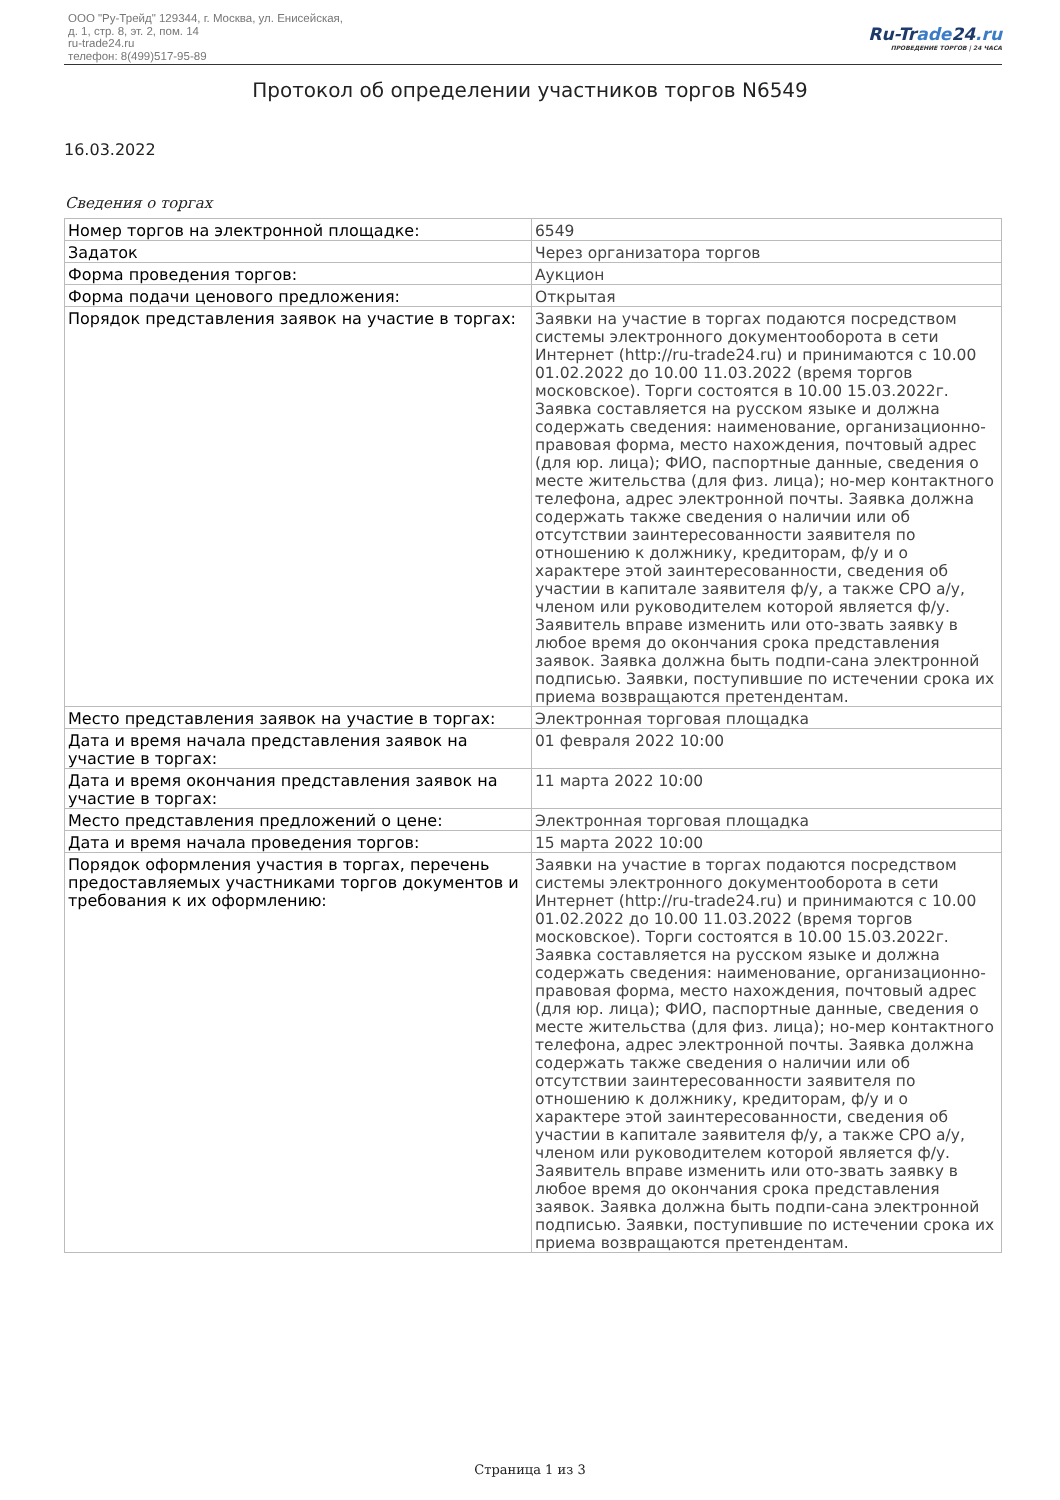ООО "Ру-Трейд" 129344, г. Москва, ул. Енисейская,
д. 1, стр. 8, эт. 2, пом. 14
ru-trade24.ru
телефон: 8(499)517-95-89
Ru-Trade24.ru
ПРОВЕДЕНИЕ ТОРГОВ | 24 ЧАСА
Протокол об определении участников торгов N6549
16.03.2022
Сведения о торгах
| Номер торгов на электронной площадке: | 6549 |
| Задаток | Через организатора торгов |
| Форма проведения торгов: | Аукцион |
| Форма подачи ценового предложения: | Открытая |
| Порядок представления заявок на участие в торгах: | Заявки на участие в торгах подаются посредством системы электронного документооборота в сети Интернет (http://ru-trade24.ru) и принимаются с 10.00 01.02.2022 до 10.00 11.03.2022 (время торгов московское). Торги состоятся в 10.00 15.03.2022г. Заявка составляется на русском языке и должна содержать сведения: наименование, организационно-правовая форма, место нахождения, почтовый адрес (для юр. лица); ФИО, паспортные данные, сведения о месте жительства (для физ. лица); но-мер контактного телефона, адрес электронной почты. Заявка должна содержать также сведения о наличии или об отсутствии заинтересованности заявителя по отношению к должнику, кредиторам, ф/у и о характере этой заинтересованности, сведения об участии в капитале заявителя ф/у, а также СРО а/у, членом или руководителем которой является ф/у. Заявитель вправе изменить или ото-звать заявку в любое время до окончания срока представления заявок. Заявка должна быть подпи-сана электронной подписью. Заявки, поступившие по истечении срока их приема возвращаются претендентам. |
| Место представления заявок на участие в торгах: | Электронная торговая площадка |
| Дата и время начала представления заявок на участие в торгах: | 01 февраля 2022 10:00 |
| Дата и время окончания представления заявок на участие в торгах: | 11 марта 2022 10:00 |
| Место представления предложений о цене: | Электронная торговая площадка |
| Дата и время начала проведения торгов: | 15 марта 2022 10:00 |
| Порядок оформления участия в торгах, перечень предоставляемых участниками торгов документов и требования к их оформлению: | Заявки на участие в торгах подаются посредством системы электронного документооборота в сети Интернет (http://ru-trade24.ru) и принимаются с 10.00 01.02.2022 до 10.00 11.03.2022 (время торгов московское). Торги состоятся в 10.00 15.03.2022г. Заявка составляется на русском языке и должна содержать сведения: наименование, организационно-правовая форма, место нахождения, почтовый адрес (для юр. лица); ФИО, паспортные данные, сведения о месте жительства (для физ. лица); но-мер контактного телефона, адрес электронной почты. Заявка должна содержать также сведения о наличии или об отсутствии заинтересованности заявителя по отношению к должнику, кредиторам, ф/у и о характере этой заинтересованности, сведения об участии в капитале заявителя ф/у, а также СРО а/у, членом или руководителем которой является ф/у. Заявитель вправе изменить или ото-звать заявку в любое время до окончания срока представления заявок. Заявка должна быть подпи-сана электронной подписью. Заявки, поступившие по истечении срока их приема возвращаются претендентам. |
Страница 1 из 3